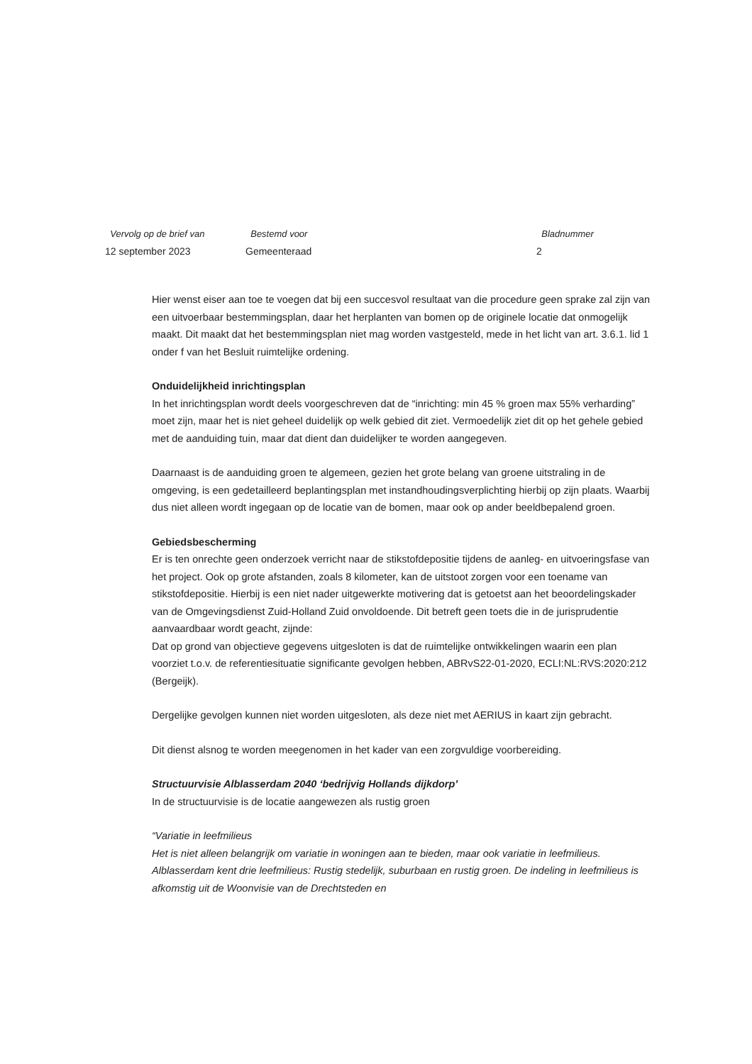Vervolg op de brief van
12 september 2023
Bestemd voor
Gemeenteraad
Bladnummer
2
Hier wenst eiser aan toe te voegen dat bij een succesvol resultaat van die procedure geen sprake zal zijn van een uitvoerbaar bestemmingsplan, daar het herplanten van bomen op de originele locatie dat onmogelijk maakt. Dit maakt dat het bestemmingsplan niet mag worden vastgesteld, mede in het licht van art. 3.6.1. lid 1 onder f van het Besluit ruimtelijke ordening.
Onduidelijkheid inrichtingsplan
In het inrichtingsplan wordt deels voorgeschreven dat de “inrichting: min 45 % groen max 55% verharding” moet zijn, maar het is niet geheel duidelijk op welk gebied dit ziet. Vermoedelijk ziet dit op het gehele gebied met de aanduiding tuin, maar dat dient dan duidelijker te worden aangegeven.
Daarnaast is de aanduiding groen te algemeen, gezien het grote belang van groene uitstraling in de omgeving, is een gedetailleerd beplantingsplan met instandhoudingsverplichting hierbij op zijn plaats. Waarbij dus niet alleen wordt ingegaan op de locatie van de bomen, maar ook op ander beeldbepalend groen.
Gebiedsbescherming
Er is ten onrechte geen onderzoek verricht naar de stikstofdepositie tijdens de aanleg- en uitvoeringsfase van het project. Ook op grote afstanden, zoals 8 kilometer, kan de uitstoot zorgen voor een toename van stikstofdepositie. Hierbij is een niet nader uitgewerkte motivering dat is getoetst aan het beoordelingskader van de Omgevingsdienst Zuid-Holland Zuid onvoldoende. Dit betreft geen toets die in de jurisprudentie aanvaardbaar wordt geacht, zijnde:
Dat op grond van objectieve gegevens uitgesloten is dat de ruimtelijke ontwikkelingen waarin een plan voorziet t.o.v. de referentiesituatie significante gevolgen hebben, ABRvS22-01-2020, ECLI:NL:RVS:2020:212 (Bergeijk).
Dergelijke gevolgen kunnen niet worden uitgesloten, als deze niet met AERIUS in kaart zijn gebracht.
Dit dienst alsnog te worden meegenomen in het kader van een zorgvuldige voorbereiding.
Structuurvisie Alblasserdam 2040 ‘bedrijvig Hollands dijkdorp’
In de structuurvisie is de locatie aangewezen als rustig groen
“Variatie in leefmilieus
Het is niet alleen belangrijk om variatie in woningen aan te bieden, maar ook variatie in leefmilieus. Alblasserdam kent drie leefmilieus: Rustig stedelijk, suburbaan en rustig groen. De indeling in leefmilieus is afkomstig uit de Woonvisie van de Drechtsteden en